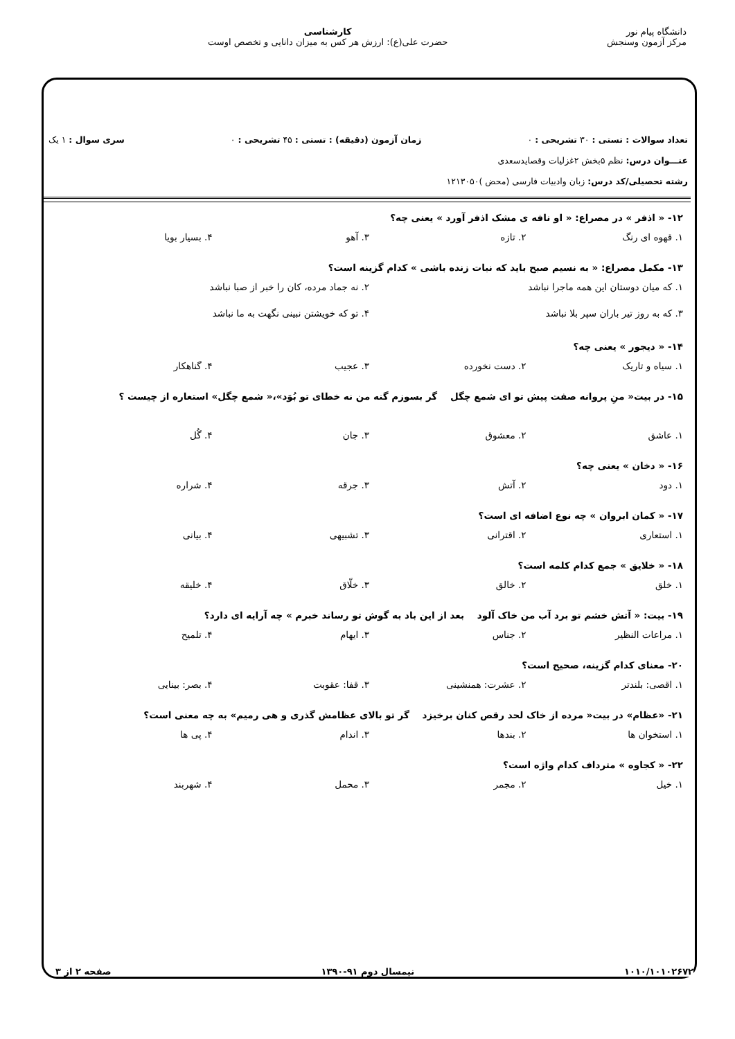دانشگاه پیام نور
مرکز آزمون وسنجش
کارشناسی
حضرت علی(ع): ارزش هر کس به میزان دانایی و تخصص اوست
تعداد سوالات : تستی : ۳۰ تشریحی : ۰ زمان آزمون (دقیقه) : تستی : ۴۵ تشریحی : ۰ سری سوال : ۱ یک
عنـــوان درس: نظم ۵بخش ۲غزلیات وقصایدسعدی
رشته تحصیلی/کد درس: زبان وادبیات فارسی (محض )۱۲۱۳۰۵۰
۱۲- « اذفر » در مصراع: « او نافه ی مشک اذفر آورد » یعنی چه؟
۱. قهوه ای رنگ ۲. تازه ۳. آهو ۴. بسیار بویا
۱۳- مکمل مصراع: « به نسیم صبح باید که نبات زنده باشی » کدام گزینه است؟
۱. که میان دوستان این همه ماجرا نباشد ۲. نه جماد مرده، کان را خبر از صبا نباشد ۳. که به روز تیر باران سپر بلا نباشد ۴. تو که خویشتن نبینی نگهت به ما نباشد
۱۴- « دیجور » یعنی چه؟
۱. سیاه و تاریک ۲. دست نخورده ۳. عجیب ۴. گناهکار
۱۵- در بیت« منِ پروانه صفت پیش تو ای شمع چگل گر بسوزم گنه من نه خطای تو بُوَد»،« شمع چگل» استعاره از چیست ؟
۱. عاشق ۲. معشوق ۳. جان ۴. گُل
۱۶- « دخان » یعنی چه؟
۱. دود ۲. آتش ۳. جرقه ۴. شراره
۱۷- « کمان ابروان » چه نوع اضافه ای است؟
۱. استعاری ۲. اقترانی ۳. تشبیهی ۴. بیانی
۱۸- « خلایق » جمع کدام کلمه است؟
۱. خلق ۲. خالق ۳. خلّاق ۴. خلیقه
۱۹- بیت: « آتش خشم تو برد آب من خاک آلود بعد از این باد به گوش تو رساند خبرم » چه آرایه ای دارد؟
۱. مراعات النظیر ۲. جناس ۳. ایهام ۴. تلمیح
۲۰- معنای کدام گزینه، صحیح است؟
۱. اقصی: بلندتر ۲. عشرت: همنشینی ۳. قفا: عقوبت ۴. بصر: بینایی
۲۱- «عظام» در بیت« مرده از خاک لحد رقص کنان برخیزد گر تو بالای عظامش گذری و هی رمیم» به چه معنی است؟
۱. استخوان ها ۲. بندها ۳. اندام ۴. پی ها
۲۲- « کجاوه » مترداف کدام واژه است؟
۱. خیل ۲. مجمر ۳. محمل ۴. شهربند
۱۰۱۰/۱۰۱۰۲۶۷۲ نیمسال دوم ۹۱-۱۳۹۰ صفحه ۲ از ۳